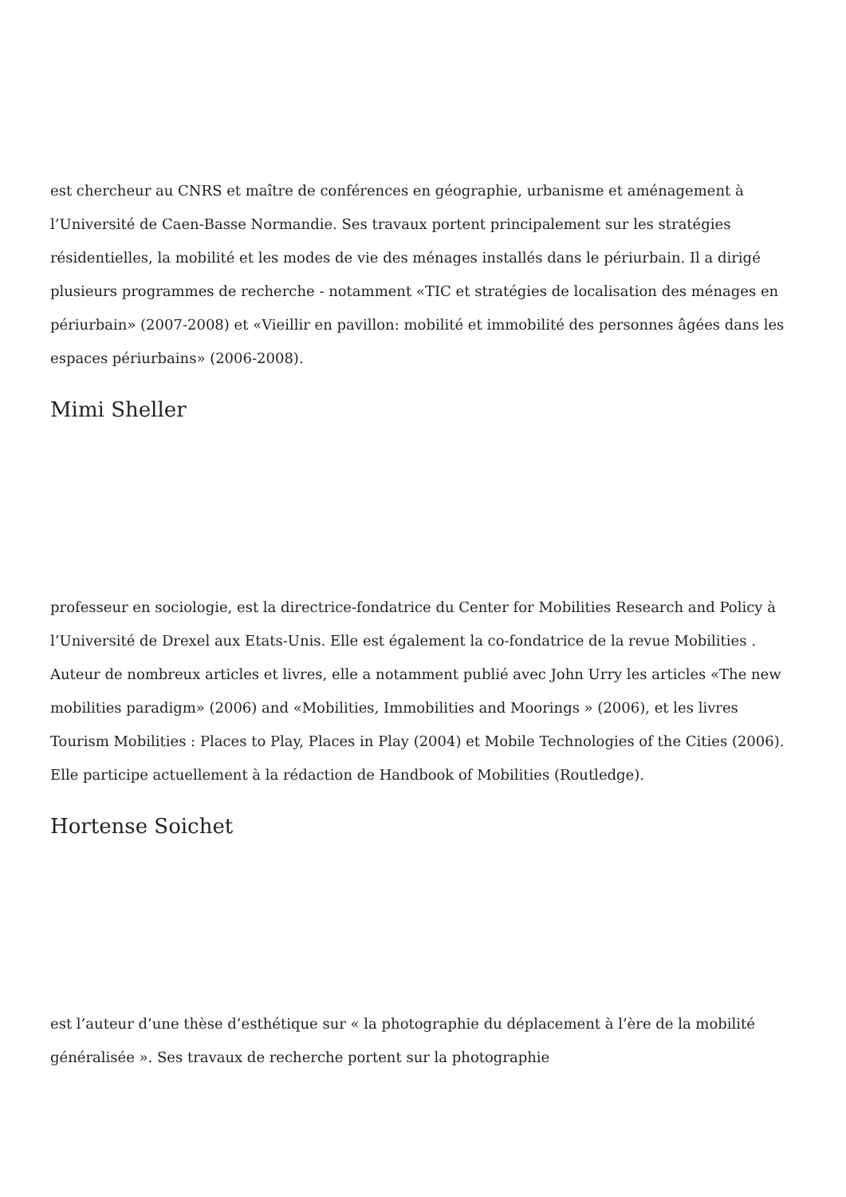est chercheur au CNRS et maître de conférences en géographie, urbanisme et aménagement à l’Université de Caen-Basse Normandie. Ses travaux portent principalement sur les stratégies résidentielles, la mobilité et les modes de vie des ménages installés dans le périurbain. Il a dirigé plusieurs programmes de recherche - notamment «TIC et stratégies de localisation des ménages en périurbain» (2007-2008) et «Vieillir en pavillon: mobilité et immobilité des personnes âgées dans les espaces périurbains» (2006-2008).
Mimi Sheller
professeur en sociologie, est la directrice-fondatrice du Center for Mobilities Research and Policy à l’Université de Drexel aux Etats-Unis. Elle est également la co-fondatrice de la revue Mobilities . Auteur de nombreux articles et livres, elle a notamment publié avec John Urry les articles «The new mobilities paradigm» (2006) and «Mobilities, Immobilities and Moorings » (2006), et les livres Tourism Mobilities : Places to Play, Places in Play (2004) et Mobile Technologies of the Cities (2006). Elle participe actuellement à la rédaction de Handbook of Mobilities (Routledge).
Hortense Soichet
est l’auteur d’une thèse d’esthétique sur « la photographie du déplacement à l’ère de la mobilité généralisée ». Ses travaux de recherche portent sur la photographie